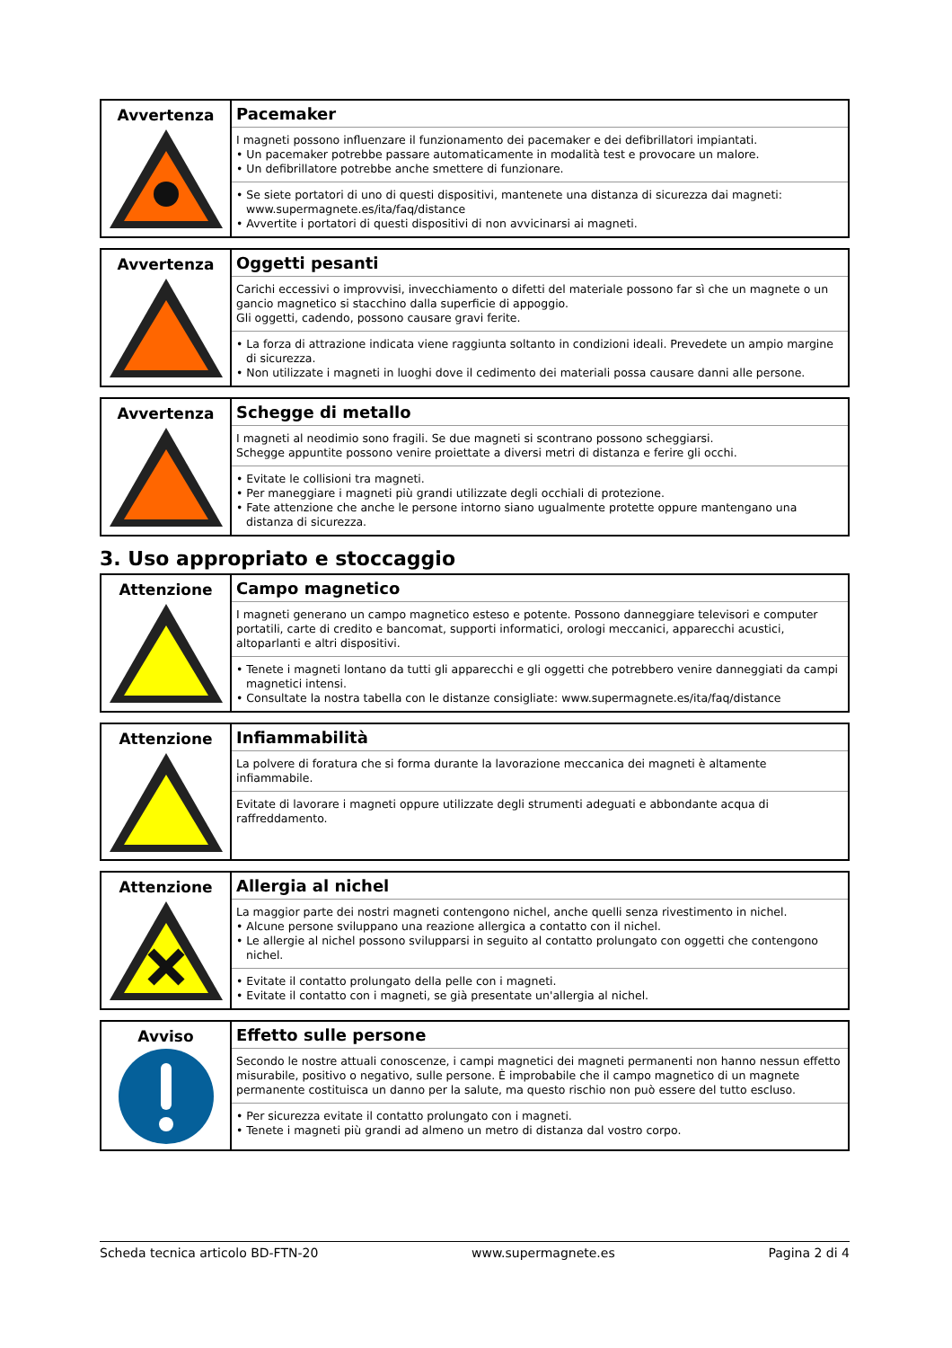| Avvertenza | Pacemaker I magneti possono influenzare il funzionamento dei pacemaker e dei defibrillatori impiantati. • Un pacemaker potrebbe passare automaticamente in modalità test e provocare un malore. • Un defibrillatore potrebbe anche smettere di funzionare. • Se siete portatori di uno di questi dispositivi, mantenete una distanza di sicurezza dai magneti: www.supermagnete.es/ita/faq/distance • Avvertite i portatori di questi dispositivi di non avvicinarsi ai magneti. |
| Avvertenza | Oggetti pesanti Carichi eccessivi o improvvisi, invecchiamento o difetti del materiale possono far sì che un magnete o un gancio magnetico si stacchino dalla superficie di appoggio. Gli oggetti, cadendo, possono causare gravi ferite. • La forza di attrazione indicata viene raggiunta soltanto in condizioni ideali. Prevedete un ampio margine di sicurezza. • Non utilizzate i magneti in luoghi dove il cedimento dei materiali possa causare danni alle persone. |
| Avvertenza | Schegge di metallo I magneti al neodimio sono fragili. Se due magneti si scontrano possono scheggiarsi. Schegge appuntite possono venire proiettate a diversi metri di distanza e ferire gli occhi. • Evitate le collisioni tra magneti. • Per maneggiare i magneti più grandi utilizzate degli occhiali di protezione. • Fate attenzione che anche le persone intorno siano ugualmente protette oppure mantengano una distanza di sicurezza. |
3. Uso appropriato e stoccaggio
| Attenzione | Campo magnetico I magneti generano un campo magnetico esteso e potente. Possono danneggiare televisori e computer portatili, carte di credito e bancomat, supporti informatici, orologi meccanici, apparecchi acustici, altoparlanti e altri dispositivi. • Tenete i magneti lontano da tutti gli apparecchi e gli oggetti che potrebbero venire danneggiati da campi magnetici intensi. • Consultate la nostra tabella con le distanze consigliate: www.supermagnete.es/ita/faq/distance |
| Attenzione | Infiammabilità La polvere di foratura che si forma durante la lavorazione meccanica dei magneti è altamente infiammabile. Evitate di lavorare i magneti oppure utilizzate degli strumenti adeguati e abbondante acqua di raffreddamento. |
| Attenzione | Allergia al nichel La maggior parte dei nostri magneti contengono nichel, anche quelli senza rivestimento in nichel. • Alcune persone sviluppano una reazione allergica a contatto con il nichel. • Le allergie al nichel possono svilupparsi in seguito al contatto prolungato con oggetti che contengono nichel. • Evitate il contatto prolungato della pelle con i magneti. • Evitate il contatto con i magneti, se già presentate un'allergia al nichel. |
| Avviso | Effetto sulle persone Secondo le nostre attuali conoscenze, i campi magnetici dei magneti permanenti non hanno nessun effetto misurabile, positivo o negativo, sulle persone. È improbabile che il campo magnetico di un magnete permanente costituisca un danno per la salute, ma questo rischio non può essere del tutto escluso. • Per sicurezza evitate il contatto prolungato con i magneti. • Tenete i magneti più grandi ad almeno un metro di distanza dal vostro corpo. |
Scheda tecnica articolo BD-FTN-20 www.supermagnete.es Pagina 2 di 4